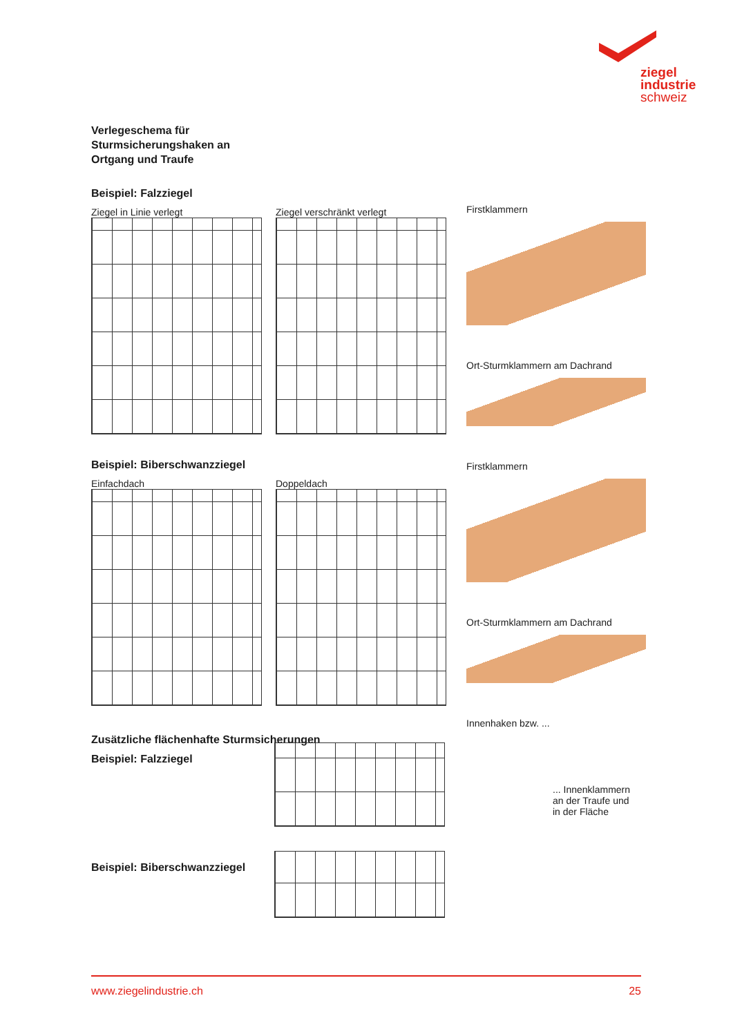ziegel
industrie
schweiz
Verlegeschema für
Sturmsicherungshaken an
Ortgang und Traufe
Beispiel: Falzziegel
Ziegel in Linie verlegt Ziegel verschränkt verlegt
Beispiel: Biberschwanzziegel
Einfachdach Doppeldach
Zusätzliche flächenhafte Sturmsicherungen
Beispiel: Falzziegel
Beispiel: Biberschwanzziegel
Firstklammern
Ort-Sturmklammern am Dachrand
Firstklammern
Ort-Sturmklammern am Dachrand
Innenhaken bzw. ...
... Innenklammern
an der Traufe und
in der Fläche
www.ziegelindustrie.ch 25